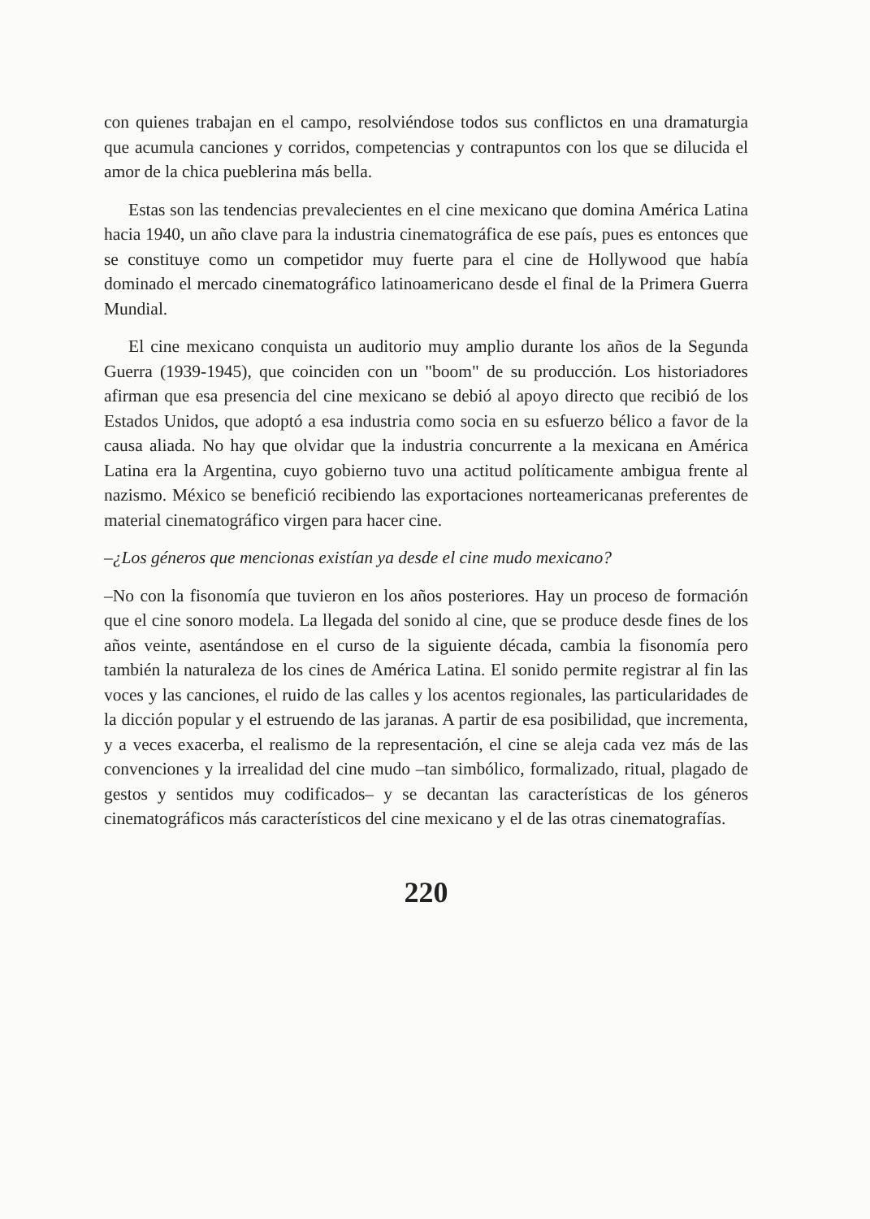con quienes trabajan en el campo, resolviéndose todos sus conflictos en una dramaturgia que acumula canciones y corridos, competencias y contrapuntos con los que se dilucida el amor de la chica pueblerina más bella.
Estas son las tendencias prevalecientes en el cine mexicano que domina América Latina hacia 1940, un año clave para la industria cinematográfica de ese país, pues es entonces que se constituye como un competidor muy fuerte para el cine de Hollywood que había dominado el mercado cinematográfico latinoamericano desde el final de la Primera Guerra Mundial.
El cine mexicano conquista un auditorio muy amplio durante los años de la Segunda Guerra (1939-1945), que coinciden con un "boom" de su producción. Los historiadores afirman que esa presencia del cine mexicano se debió al apoyo directo que recibió de los Estados Unidos, que adoptó a esa industria como socia en su esfuerzo bélico a favor de la causa aliada. No hay que olvidar que la industria concurrente a la mexicana en América Latina era la Argentina, cuyo gobierno tuvo una actitud políticamente ambigua frente al nazismo. México se benefició recibiendo las exportaciones norteamericanas preferentes de material cinematográfico virgen para hacer cine.
–¿Los géneros que mencionas existían ya desde el cine mudo mexicano?
–No con la fisonomía que tuvieron en los años posteriores. Hay un proceso de formación que el cine sonoro modela. La llegada del sonido al cine, que se produce desde fines de los años veinte, asentándose en el curso de la siguiente década, cambia la fisonomía pero también la naturaleza de los cines de América Latina. El sonido permite registrar al fin las voces y las canciones, el ruido de las calles y los acentos regionales, las particularidades de la dicción popular y el estruendo de las jaranas. A partir de esa posibilidad, que incrementa, y a veces exacerba, el realismo de la representación, el cine se aleja cada vez más de las convenciones y la irrealidad del cine mudo –tan simbólico, formalizado, ritual, plagado de gestos y sentidos muy codificados– y se decantan las características de los géneros cinematográficos más característicos del cine mexicano y el de las otras cinematografías.
220